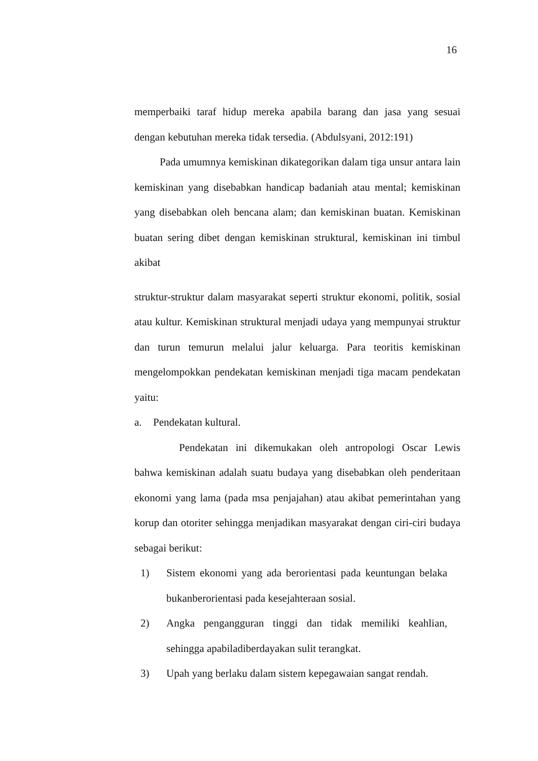16
memperbaiki taraf hidup mereka apabila barang dan jasa yang sesuai dengan kebutuhan mereka tidak tersedia. (Abdulsyani, 2012:191)
Pada umumnya kemiskinan dikategorikan dalam tiga unsur antara lain kemiskinan yang disebabkan handicap badaniah atau mental; kemiskinan yang disebabkan oleh bencana alam; dan kemiskinan buatan. Kemiskinan buatan sering dibet dengan kemiskinan struktural, kemiskinan ini timbul akibat
struktur-struktur dalam masyarakat seperti struktur ekonomi, politik, sosial atau kultur. Kemiskinan struktural menjadi udaya yang mempunyai struktur dan turun temurun melalui jalur keluarga. Para teoritis kemiskinan mengelompokkan pendekatan kemiskinan menjadi tiga macam pendekatan yaitu:
a. Pendekatan kultural.
Pendekatan ini dikemukakan oleh antropologi Oscar Lewis bahwa kemiskinan adalah suatu budaya yang disebabkan oleh penderitaan ekonomi yang lama (pada msa penjajahan) atau akibat pemerintahan yang korup dan otoriter sehingga menjadikan masyarakat dengan ciri-ciri budaya sebagai berikut:
1) Sistem ekonomi yang ada berorientasi pada keuntungan belaka bukanberorientasi pada kesejahteraan sosial.
2) Angka pengangguran tinggi dan tidak memiliki keahlian, sehingga apabiladiberdayakan sulit terangkat.
3) Upah yang berlaku dalam sistem kepegawaian sangat rendah.